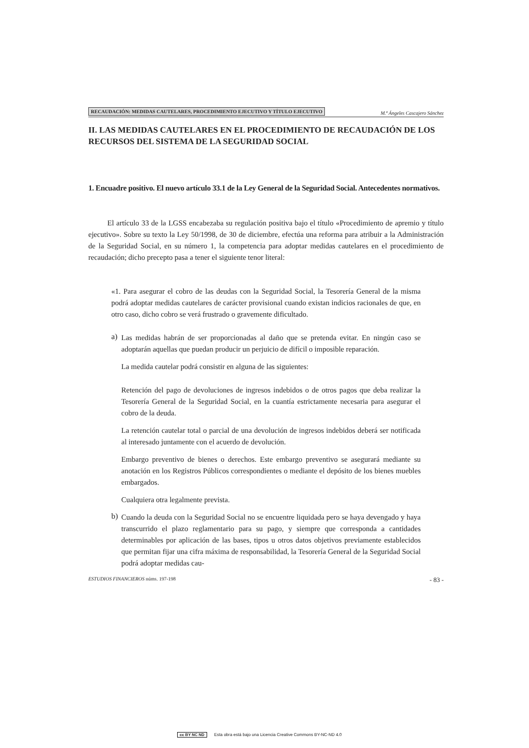RECAUDACIÓN: MEDIDAS CAUTELARES, PROCEDIMIENTO EJECUTIVO Y TÍTULO EJECUTIVO M.ª Ángeles Cascajero Sánchez
II. LAS MEDIDAS CAUTELARES EN EL PROCEDIMIENTO DE RECAUDACIÓN DE LOS RECURSOS DEL SISTEMA DE LA SEGURIDAD SOCIAL
1. Encuadre positivo. El nuevo artículo 33.1 de la Ley General de la Seguridad Social. Antecedentes normativos.
El artículo 33 de la LGSS encabezaba su regulación positiva bajo el título «Procedimiento de apremio y título ejecutivo». Sobre su texto la Ley 50/1998, de 30 de diciembre, efectúa una reforma para atribuir a la Administración de la Seguridad Social, en su número 1, la competencia para adoptar medidas cautelares en el procedimiento de recaudación; dicho precepto pasa a tener el siguiente tenor literal:
«1. Para asegurar el cobro de las deudas con la Seguridad Social, la Tesorería General de la misma podrá adoptar medidas cautelares de carácter provisional cuando existan indicios racionales de que, en otro caso, dicho cobro se verá frustrado o gravemente dificultado.
a)
Las medidas habrán de ser proporcionadas al daño que se pretenda evitar. En ningún caso se adoptarán aquellas que puedan producir un perjuicio de difícil o imposible reparación.
La medida cautelar podrá consistir en alguna de las siguientes:
Retención del pago de devoluciones de ingresos indebidos o de otros pagos que deba realizar la Tesorería General de la Seguridad Social, en la cuantía estrictamente necesaria para asegurar el cobro de la deuda.
La retención cautelar total o parcial de una devolución de ingresos indebidos deberá ser notificada al interesado juntamente con el acuerdo de devolución.
Embargo preventivo de bienes o derechos. Este embargo preventivo se asegurará mediante su anotación en los Registros Públicos correspondientes o mediante el depósito de los bienes muebles embargados.
Cualquiera otra legalmente prevista.
b)
Cuando la deuda con la Seguridad Social no se encuentre liquidada pero se haya devengado y haya transcurrido el plazo reglamentario para su pago, y siempre que corresponda a cantidades determinables por aplicación de las bases, tipos u otros datos objetivos previamente establecidos que permitan fijar una cifra máxima de responsabilidad, la Tesorería General de la Seguridad Social podrá adoptar medidas cau-
ESTUDIOS FINANCIEROS núms. 197-198 - 83 -
cc BY NC ND Esta obra está bajo una Licencia Creative Commons BY-NC-ND 4.0